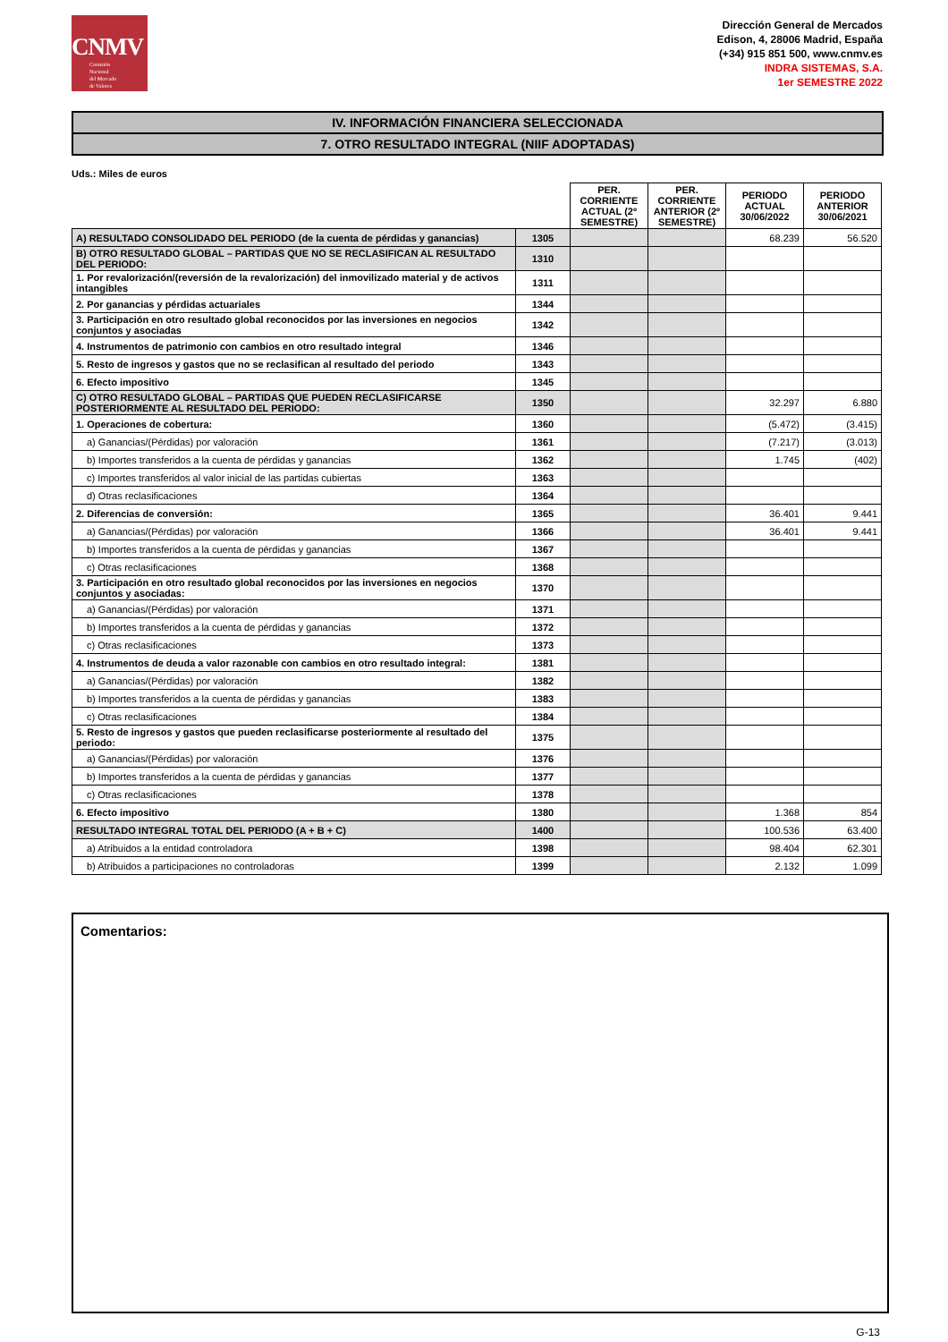CNMV
Comisión
Nacional
del Mercado
de Valores
Dirección General de Mercados
Edison, 4, 28006 Madrid, España
(+34) 915 851 500, www.cnmv.es
INDRA SISTEMAS, S.A.
1er SEMESTRE 2022
IV. INFORMACIÓN FINANCIERA SELECCIONADA
7. OTRO RESULTADO INTEGRAL (NIIF ADOPTADAS)
Uds.: Miles de euros
| | | PER. CORRIENTE ACTUAL (2º SEMESTRE) | PER. CORRIENTE ANTERIOR (2º SEMESTRE) | PERIODO ACTUAL 30/06/2022 | PERIODO ANTERIOR 30/06/2021 |
| --- | --- | --- | --- | --- | --- |
| A) RESULTADO CONSOLIDADO DEL PERIODO (de la cuenta de pérdidas y ganancias) | 1305 | | | 68.239 | 56.520 |
| B) OTRO RESULTADO GLOBAL – PARTIDAS QUE NO SE RECLASIFICAN AL RESULTADO DEL PERIODO: | 1310 | | | | |
| 1. Por revalorización/(reversión de la revalorización) del inmovilizado material y de activos intangibles | 1311 | | | | |
| 2. Por ganancias y pérdidas actuariales | 1344 | | | | |
| 3. Participación en otro resultado global reconocidos por las inversiones en negocios conjuntos y asociadas | 1342 | | | | |
| 4. Instrumentos de patrimonio con cambios en otro resultado integral | 1346 | | | | |
| 5. Resto de ingresos y gastos que no se reclasifican al resultado del periodo | 1343 | | | | |
| 6. Efecto impositivo | 1345 | | | | |
| C) OTRO RESULTADO GLOBAL – PARTIDAS QUE PUEDEN RECLASIFICARSE POSTERIORMENTE AL RESULTADO DEL PERIODO: | 1350 | | | 32.297 | 6.880 |
| 1. Operaciones de cobertura: | 1360 | | | (5.472) | (3.415) |
| a) Ganancias/(Pérdidas) por valoración | 1361 | | | (7.217) | (3.013) |
| b) Importes transferidos a la cuenta de pérdidas y ganancias | 1362 | | | 1.745 | (402) |
| c) Importes transferidos al valor inicial de las partidas cubiertas | 1363 | | | | |
| d) Otras reclasificaciones | 1364 | | | | |
| 2. Diferencias de conversión: | 1365 | | | 36.401 | 9.441 |
| a) Ganancias/(Pérdidas) por valoración | 1366 | | | 36.401 | 9.441 |
| b) Importes transferidos a la cuenta de pérdidas y ganancias | 1367 | | | | |
| c) Otras reclasificaciones | 1368 | | | | |
| 3. Participación en otro resultado global reconocidos por las inversiones en negocios conjuntos y asociadas: | 1370 | | | | |
| a) Ganancias/(Pérdidas) por valoración | 1371 | | | | |
| b) Importes transferidos a la cuenta de pérdidas y ganancias | 1372 | | | | |
| c) Otras reclasificaciones | 1373 | | | | |
| 4. Instrumentos de deuda a valor razonable con cambios en otro resultado integral: | 1381 | | | | |
| a) Ganancias/(Pérdidas) por valoración | 1382 | | | | |
| b) Importes transferidos a la cuenta de pérdidas y ganancias | 1383 | | | | |
| c) Otras reclasificaciones | 1384 | | | | |
| 5. Resto de ingresos y gastos que pueden reclasificarse posteriormente al resultado del periodo: | 1375 | | | | |
| a) Ganancias/(Pérdidas) por valoración | 1376 | | | | |
| b) Importes transferidos a la cuenta de pérdidas y ganancias | 1377 | | | | |
| c) Otras reclasificaciones | 1378 | | | | |
| 6. Efecto impositivo | 1380 | | | 1.368 | 854 |
| RESULTADO INTEGRAL TOTAL DEL PERIODO (A + B + C) | 1400 | | | 100.536 | 63.400 |
| a) Atribuidos a la entidad controladora | 1398 | | | 98.404 | 62.301 |
| b) Atribuidos a participaciones no controladoras | 1399 | | | 2.132 | 1.099 |
Comentarios:
G-13